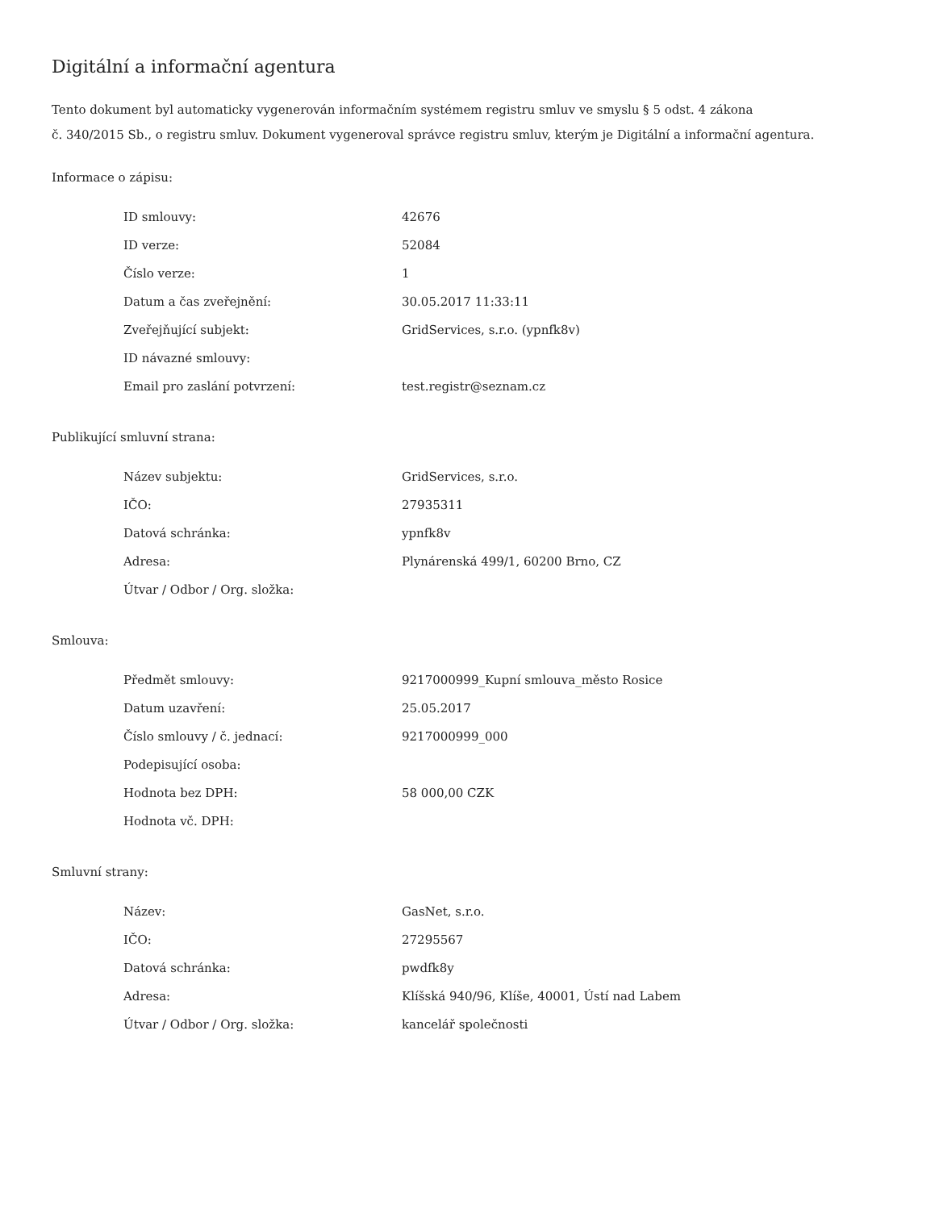Digitální a informační agentura
Tento dokument byl automaticky vygenerován informačním systémem registru smluv ve smyslu § 5 odst. 4 zákona
č. 340/2015 Sb., o registru smluv. Dokument vygeneroval správce registru smluv, kterým je Digitální a informační agentura.
Informace o zápisu:
| ID smlouvy: | 42676 |
| ID verze: | 52084 |
| Číslo verze: | 1 |
| Datum a čas zveřejnění: | 30.05.2017 11:33:11 |
| Zveřejňující subjekt: | GridServices, s.r.o. (ypnfk8v) |
| ID návazné smlouvy: | |
| Email pro zaslání potvrzení: | test.registr@seznam.cz |
Publikující smluvní strana:
| Název subjektu: | GridServices, s.r.o. |
| IČO: | 27935311 |
| Datová schránka: | ypnfk8v |
| Adresa: | Plynárenská 499/1, 60200 Brno, CZ |
| Útvar / Odbor / Org. složka: | |
Smlouva:
| Předmět smlouvy: | 9217000999_Kupní smlouva_město Rosice |
| Datum uzavření: | 25.05.2017 |
| Číslo smlouvy / č. jednací: | 9217000999_000 |
| Podepisující osoba: | |
| Hodnota bez DPH: | 58 000,00 CZK |
| Hodnota vč. DPH: | |
Smluvní strany:
| Název: | GasNet, s.r.o. |
| IČO: | 27295567 |
| Datová schránka: | pwdfk8y |
| Adresa: | Klíšská 940/96, Klíše, 40001, Ústí nad Labem |
| Útvar / Odbor / Org. složka: | kancelář společnosti |